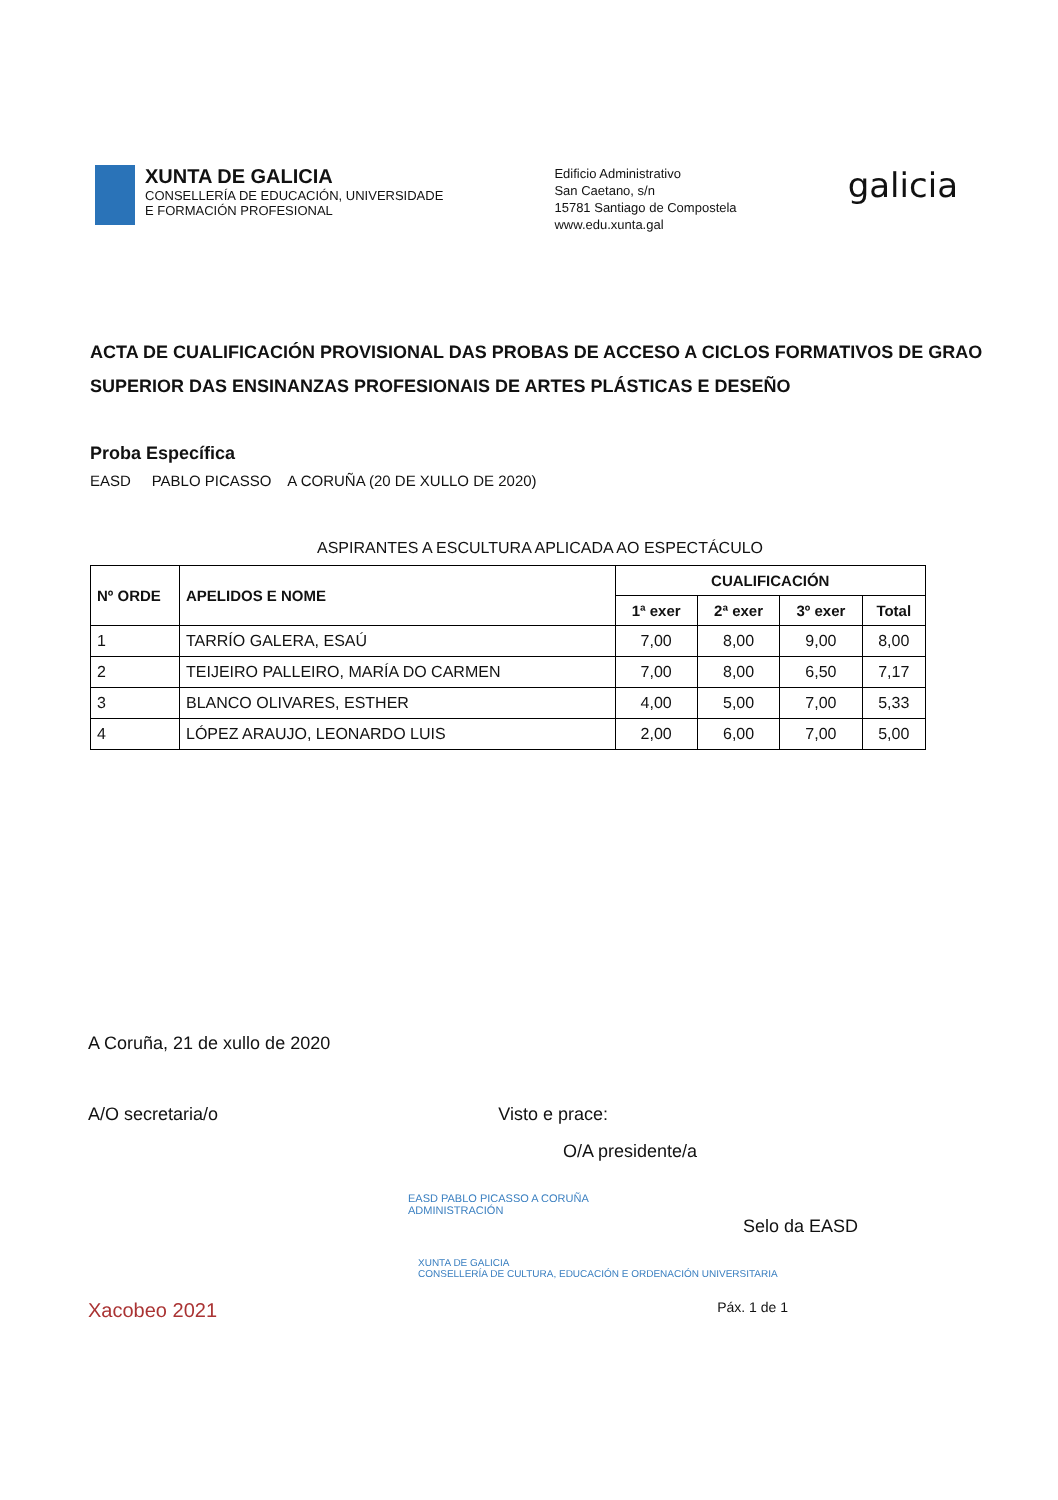XUNTA DE GALICIA
CONSELLERÍA DE EDUCACIÓN, UNIVERSIDADE
E FORMACIÓN PROFESIONAL
Edificio Administrativo
San Caetano, s/n
15781 Santiago de Compostela
www.edu.xunta.gal
galicia
ACTA DE CUALIFICACIÓN PROVISIONAL DAS PROBAS DE ACCESO A CICLOS FORMATIVOS DE GRAO SUPERIOR DAS ENSINANZAS PROFESIONAIS DE ARTES PLÁSTICAS E DESEÑO
Proba Específica
EASD PABLO PICASSO A CORUÑA (20 DE XULLO DE 2020)
ASPIRANTES A ESCULTURA APLICADA AO ESPECTÁCULO
| Nº ORDE | APELIDOS E NOME | CUALIFICACIÓN | | | |
| --- | --- | --- | --- | --- | --- |
| | | 1ª exer | 2ª exer | 3º exer | Total |
| 1 | TARRÍO GALERA, ESAÚ | 7,00 | 8,00 | 9,00 | 8,00 |
| 2 | TEIJEIRO PALLEIRO, MARÍA DO CARMEN | 7,00 | 8,00 | 6,50 | 7,17 |
| 3 | BLANCO OLIVARES, ESTHER | 4,00 | 5,00 | 7,00 | 5,33 |
| 4 | LÓPEZ ARAUJO, LEONARDO LUIS | 2,00 | 6,00 | 7,00 | 5,00 |
A Coruña, 21 de xullo de 2020
A/O secretaria/o Visto e prace:
O/A presidente/a
EASD PABLO PICASSO A CORUÑA
ADMINISTRACIÓN
Selo da EASD
XUNTA DE GALICIA
CONSELLERÍA DE CULTURA, EDUCACIÓN E ORDENACIÓN UNIVERSITARIA
Xacobeo 2021 Páx. 1 de 1